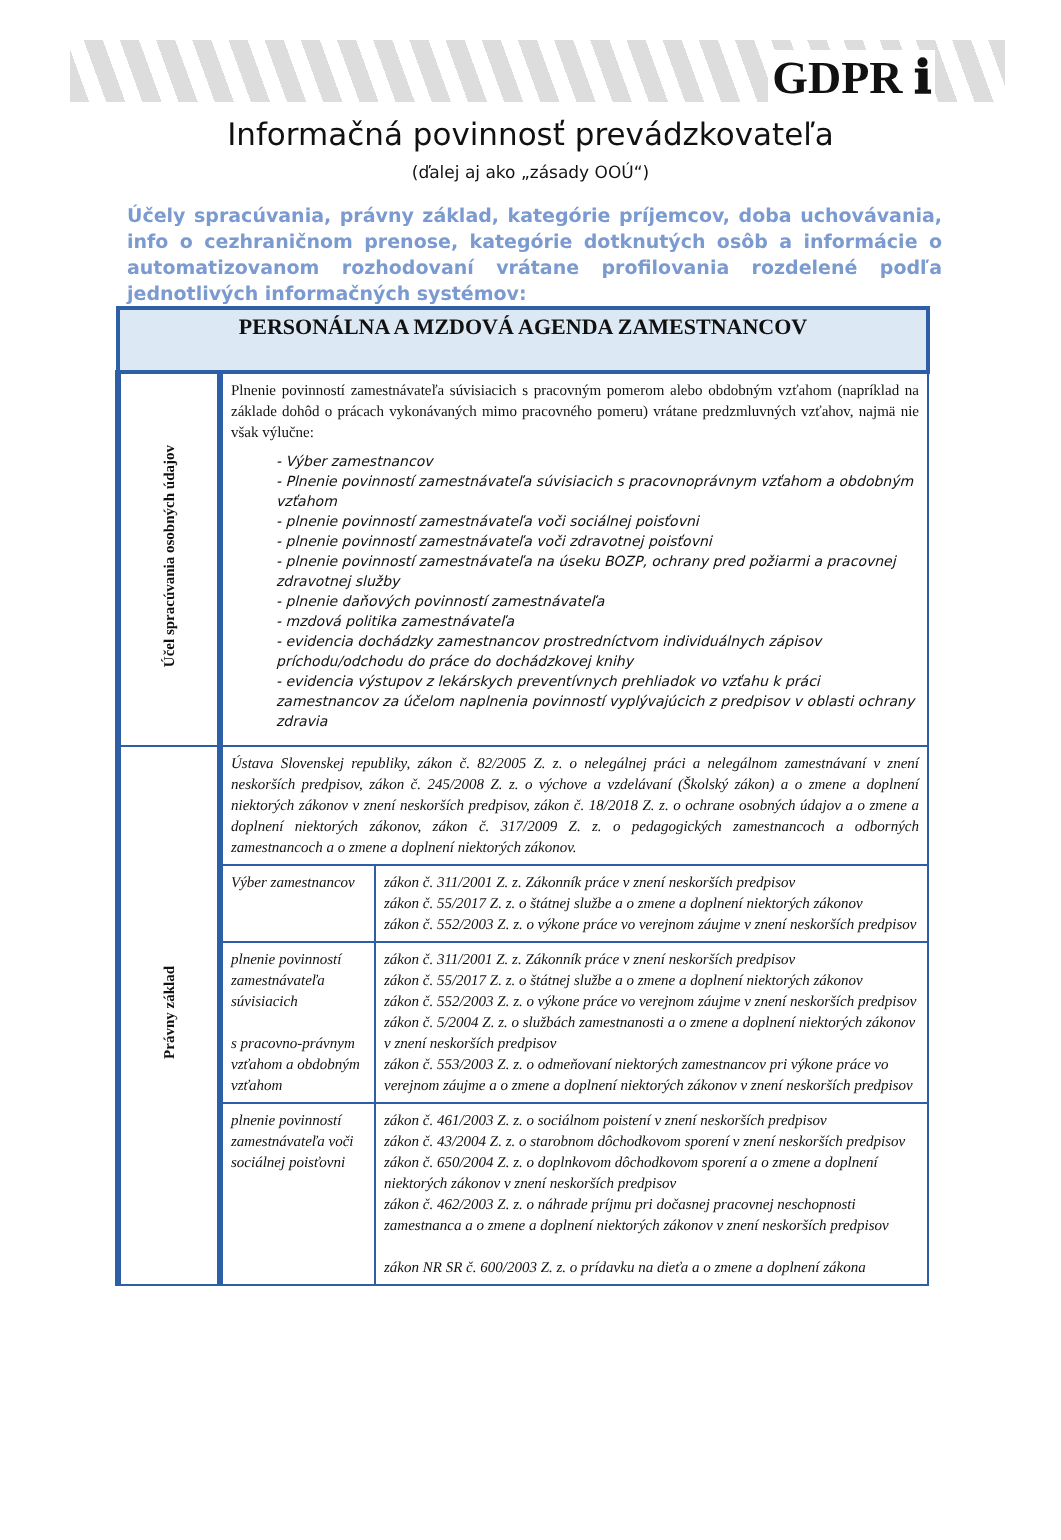GDPR ℹ
Informačná povinnosť prevádzkovateľa
(ďalej aj ako „zásady OOÚ“)
Účely spracúvania, právny základ, kategórie príjemcov, doba uchovávania, info o cezhraničnom prenose, kategórie dotknutých osôb a informácie o automatizovanom rozhodovaní vrátane profilovania rozdelené podľa jednotlivých informačných systémov:
| PERSONÁLNA A MZDOVÁ AGENDA ZAMESTNANCOV | | |
| --- | --- | --- |
| Účel spracúvania osobných údajov | Plnenie povinností zamestnávateľa súvisiacich s pracovným pomerom alebo obdobným vzťahom (napríklad na základe dohôd o prácach vykonávaných mimo pracovného pomeru) vrátane predzmluvných vzťahov, najmä nie však výlučne: - Výber zamestnancov - Plnenie povinností zamestnávateľa súvisiacich s pracovnoprávnym vzťahom a obdobným vzťahom - plnenie povinností zamestnávateľa voči sociálnej poisťovni - plnenie povinností zamestnávateľa voči zdravotnej poisťovni - plnenie povinností zamestnávateľa na úseku BOZP, ochrany pred požiarmi a pracovnej zdravotnej služby - plnenie daňových povinností zamestnávateľa - mzdová politika zamestnávateľa - evidencia dochádzky zamestnancov prostredníctvom individuálnych zápisov príchodu/odchodu do práce do dochádzkovej knihy - evidencia výstupov z lekárskych preventívnych prehliadok vo vzťahu k práci zamestnancov za účelom naplnenia povinností vyplývajúcich z predpisov v oblasti ochrany zdravia | |
| Právny základ | Ústava Slovenskej republiky, zákon č. 82/2005 Z. z. o nelegálnej práci a nelegálnom zamestnávaní v znení neskorších predpisov, zákon č. 245/2008 Z. z. o výchove a vzdelávaní (Školský zákon) a o zmene a doplnení niektorých zákonov v znení neskorších predpisov, zákon č. 18/2018 Z. z. o ochrane osobných údajov a o zmene a doplnení niektorých zákonov, zákon č. 317/2009 Z. z. o pedagogických zamestnancoch a odborných zamestnancoch a o zmene a doplnení niektorých zákonov. | |
| | Výber zamestnancov | zákon č. 311/2001 Z. z. Zákonník práce v znení neskorších predpisov zákon č. 55/2017 Z. z. o štátnej službe a o zmene a doplnení niektorých zákonov zákon č. 552/2003 Z. z. o výkone práce vo verejnom záujme v znení neskorších predpisov |
| | plnenie povinností zamestnávateľa súvisiacich s pracovno-právnym vzťahom a obdobným vzťahom | zákon č. 311/2001 Z. z. Zákonník práce v znení neskorších predpisov zákon č. 55/2017 Z. z. o štátnej službe a o zmene a doplnení niektorých zákonov zákon č. 552/2003 Z. z. o výkone práce vo verejnom záujme v znení neskorších predpisov zákon č. 5/2004 Z. z. o službách zamestnanosti a o zmene a doplnení niektorých zákonov v znení neskorších predpisov zákon č. 553/2003 Z. z. o odmeňovaní niektorých zamestnancov pri výkone práce vo verejnom záujme a o zmene a doplnení niektorých zákonov v znení neskorších predpisov |
| | plnenie povinností zamestnávateľa voči sociálnej poisťovni | zákon č. 461/2003 Z. z. o sociálnom poistení v znení neskorších predpisov zákon č. 43/2004 Z. z. o starobnom dôchodkovom sporení v znení neskorších predpisov zákon č. 650/2004 Z. z. o doplnkovom dôchodkovom sporení a o zmene a doplnení niektorých zákonov v znení neskorších predpisov zákon č. 462/2003 Z. z. o náhrade príjmu pri dočasnej pracovnej neschopnosti zamestnanca a o zmene a doplnení niektorých zákonov v znení neskorších predpisov zákon NR SR č. 600/2003 Z. z. o prídavku na dieťa a o zmene a doplnení zákona |